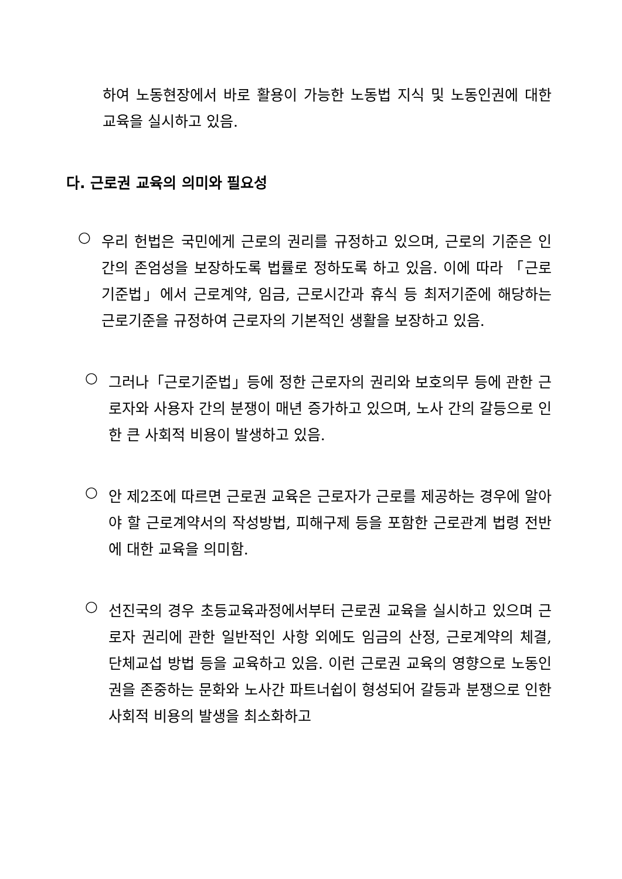하여 노동현장에서 바로 활용이 가능한 노동법 지식 및 노동인권에 대한 교육을 실시하고 있음.
다. 근로권 교육의 의미와 필요성
○
우리 헌법은 국민에게 근로의 권리를 규정하고 있으며, 근로의 기준은 인간의 존엄성을 보장하도록 법률로 정하도록 하고 있음. 이에 따라 「근로기준법」에서 근로계약, 임금, 근로시간과 휴식 등 최저기준에 해당하는 근로기준을 규정하여 근로자의 기본적인 생활을 보장하고 있음.
○
그러나「근로기준법」등에 정한 근로자의 권리와 보호의무 등에 관한 근로자와 사용자 간의 분쟁이 매년 증가하고 있으며, 노사 간의 갈등으로 인한 큰 사회적 비용이 발생하고 있음.
○
안 제2조에 따르면 근로권 교육은 근로자가 근로를 제공하는 경우에 알아야 할 근로계약서의 작성방법, 피해구제 등을 포함한 근로관계 법령 전반에 대한 교육을 의미함.
○
선진국의 경우 초등교육과정에서부터 근로권 교육을 실시하고 있으며 근로자 권리에 관한 일반적인 사항 외에도 임금의 산정, 근로계약의 체결, 단체교섭 방법 등을 교육하고 있음. 이런 근로권 교육의 영향으로 노동인권을 존중하는 문화와 노사간 파트너쉽이 형성되어 갈등과 분쟁으로 인한 사회적 비용의 발생을 최소화하고